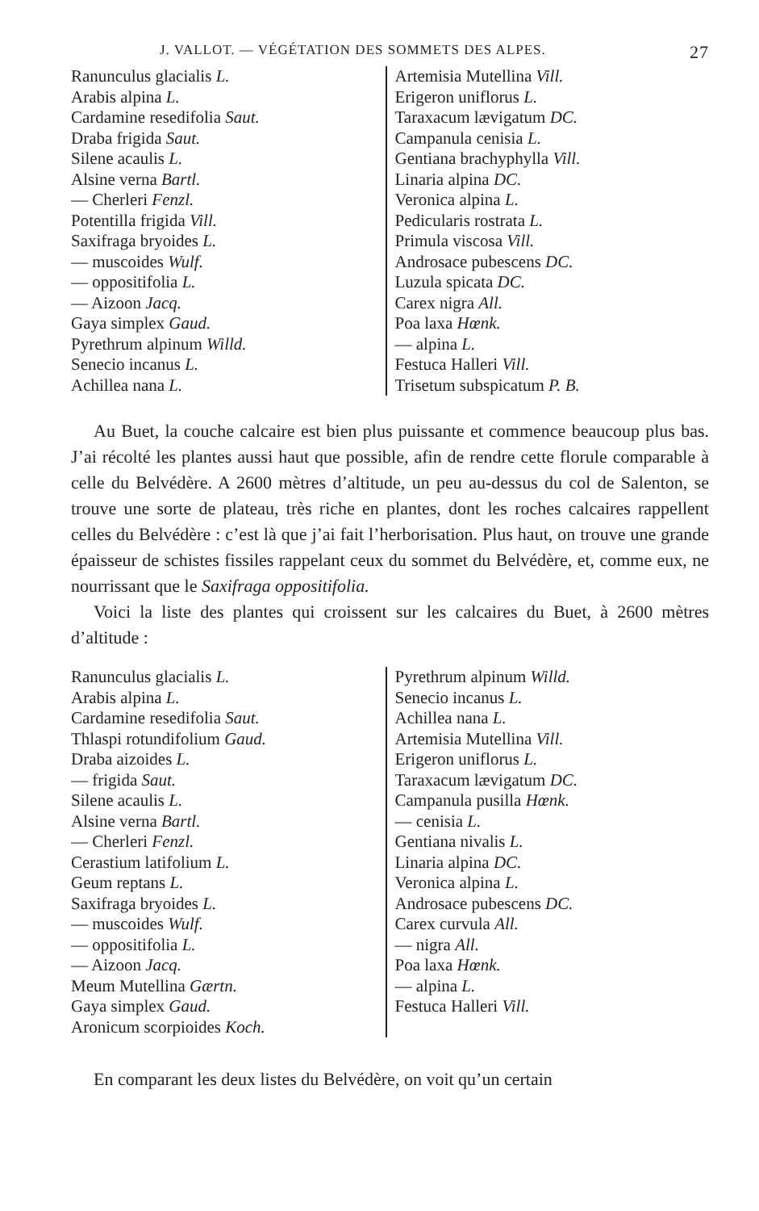J. VALLOT. — VÉGÉTATION DES SOMMETS DES ALPES. 27
Ranunculus glacialis L.
Arabis alpina L.
Cardamine resedifolia Saut.
Draba frigida Saut.
Silene acaulis L.
Alsine verna Bartl.
— Cherleri Fenzl.
Potentilla frigida Vill.
Saxifraga bryoides L.
— muscoides Wulf.
— oppositifolia L.
— Aizoon Jacq.
Gaya simplex Gaud.
Pyrethrum alpinum Willd.
Senecio incanus L.
Achillea nana L.
Artemisia Mutellina Vill.
Erigeron uniflorus L.
Taraxacum lævigatum DC.
Campanula cenisia L.
Gentiana brachyphylla Vill.
Linaria alpina DC.
Veronica alpina L.
Pedicularis rostrata L.
Primula viscosa Vill.
Androsace pubescens DC.
Luzula spicata DC.
Carex nigra All.
Poa laxa Hœnk.
— alpina L.
Festuca Halleri Vill.
Trisetum subspicatum P. B.
Au Buet, la couche calcaire est bien plus puissante et commence beaucoup plus bas. J’ai récolté les plantes aussi haut que possible, afin de rendre cette florule comparable à celle du Belvédère. A 2600 mètres d’altitude, un peu au-dessus du col de Salenton, se trouve une sorte de plateau, très riche en plantes, dont les roches calcaires rappellent celles du Belvédère : c’est là que j’ai fait l’herborisation. Plus haut, on trouve une grande épaisseur de schistes fissiles rappelant ceux du sommet du Belvédère, et, comme eux, ne nourrissant que le Saxifraga oppositifolia.
Voici la liste des plantes qui croissent sur les calcaires du Buet, à 2600 mètres d’altitude :
Ranunculus glacialis L.
Arabis alpina L.
Cardamine resedifolia Saut.
Thlaspi rotundifolium Gaud.
Draba aizoides L.
— frigida Saut.
Silene acaulis L.
Alsine verna Bartl.
— Cherleri Fenzl.
Cerastium latifolium L.
Geum reptans L.
Saxifraga bryoides L.
— muscoides Wulf.
— oppositifolia L.
— Aizoon Jacq.
Meum Mutellina Gærtn.
Gaya simplex Gaud.
Aronicum scorpioides Koch.
Pyrethrum alpinum Willd.
Senecio incanus L.
Achillea nana L.
Artemisia Mutellina Vill.
Erigeron uniflorus L.
Taraxacum lævigatum DC.
Campanula pusilla Hœnk.
— cenisia L.
Gentiana nivalis L.
Linaria alpina DC.
Veronica alpina L.
Androsace pubescens DC.
Carex curvula All.
— nigra All.
Poa laxa Hœnk.
— alpina L.
Festuca Halleri Vill.
En comparant les deux listes du Belvédère, on voit qu’un certain